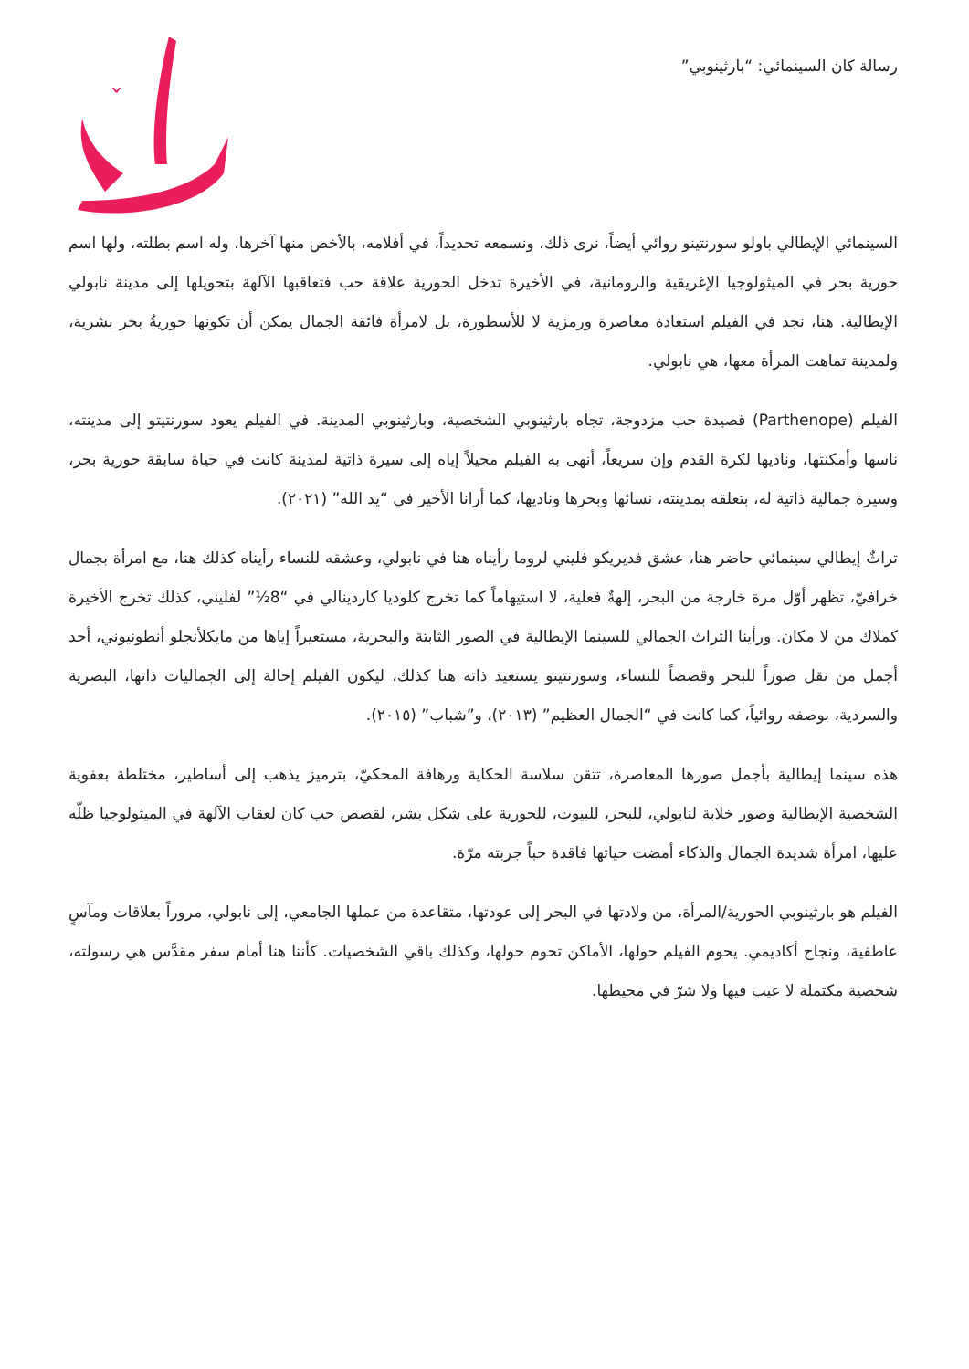رسالة كان السينمائي: “بارثينوبي”
ˇ
السينمائي الإيطالي باولو سورنتينو روائي أيضاً، نرى ذلك، ونسمعه تحديداً، في أفلامه، بالأخص منها آخرها، وله اسم بطلته، ولها اسم حورية بحر في الميثولوجيا الإغريقية والرومانية، في الأخيرة تدخل الحورية علاقة حب فتعاقبها الآلهة بتحويلها إلى مدينة نابولي الإيطالية. هنا، نجد في الفيلم استعادة معاصرة ورمزية لا للأسطورة، بل لامرأة فائقة الجمال يمكن أن تكونها حوريةُ بحر بشرية، ولمدينة تماهت المرأة معها، هي نابولي.
الفيلم (Parthenope) قصيدة حب مزدوجة، تجاه بارثينوبي الشخصية، وبارثينوبي المدينة. في الفيلم يعود سورنتيتو إلى مدينته، ناسها وأمكنتها، وناديها لكرة القدم وإن سريعاً، أنهى به الفيلم محيلاً إياه إلى سيرة ذاتية لمدينة كانت في حياة سابقة حورية بحر، وسيرة جمالية ذاتية له، بتعلقه بمدينته، نسائها وبحرها وناديها، كما أرانا الأخير في “يد الله” (٢٠٢١).
تراثٌ إيطالي سينمائي حاضر هنا، عشق فديريكو فليني لروما رأيناه هنا في نابولي، وعشقه للنساء رأيناه كذلك هنا، مع امرأة بجمال خرافيّ، تظهر أوّل مرة خارجة من البحر، إلهةٌ فعلية، لا استيهاماً كما تخرج كلوديا كاردينالي في “8½” لفليني، كذلك تخرج الأخيرة كملاك من لا مكان. ورأينا التراث الجمالي للسينما الإيطالية في الصور الثابتة والبحرية، مستعيراً إياها من مايكلأنجلو أنطونيوني، أحد أجمل من نقل صوراً للبحر وقصصاً للنساء، وسورنتينو يستعيد ذاته هنا كذلك، ليكون الفيلم إحالة إلى الجماليات ذاتها، البصرية والسردية، بوصفه روائياً، كما كانت في “الجمال العظيم” (٢٠١٣)، و”شباب” (٢٠١٥).
هذه سينما إيطالية بأجمل صورها المعاصرة، تتقن سلاسة الحكاية ورهافة المحكيّ، بترميز يذهب إلى أساطير، مختلطة بعفوية الشخصية الإيطالية وصور خلابة لنابولي، للبحر، للبيوت، للحورية على شكل بشر، لقصص حب كان لعقاب الآلهة في الميثولوجيا ظلّه عليها، امرأة شديدة الجمال والذكاء أمضت حياتها فاقدة حباً جربته مرّة.
الفيلم هو بارثينوبي الحورية/المرأة، من ولادتها في البحر إلى عودتها، متقاعدة من عملها الجامعي، إلى نابولي، مروراً بعلاقات ومآسٍ عاطفية، ونجاح أكاديمي. يحوم الفيلم حولها، الأماكن تحوم حولها، وكذلك باقي الشخصيات. كأننا هنا أمام سفر مقدَّس هي رسولته، شخصية مكتملة لا عيب فيها ولا شرّ في محيطها.